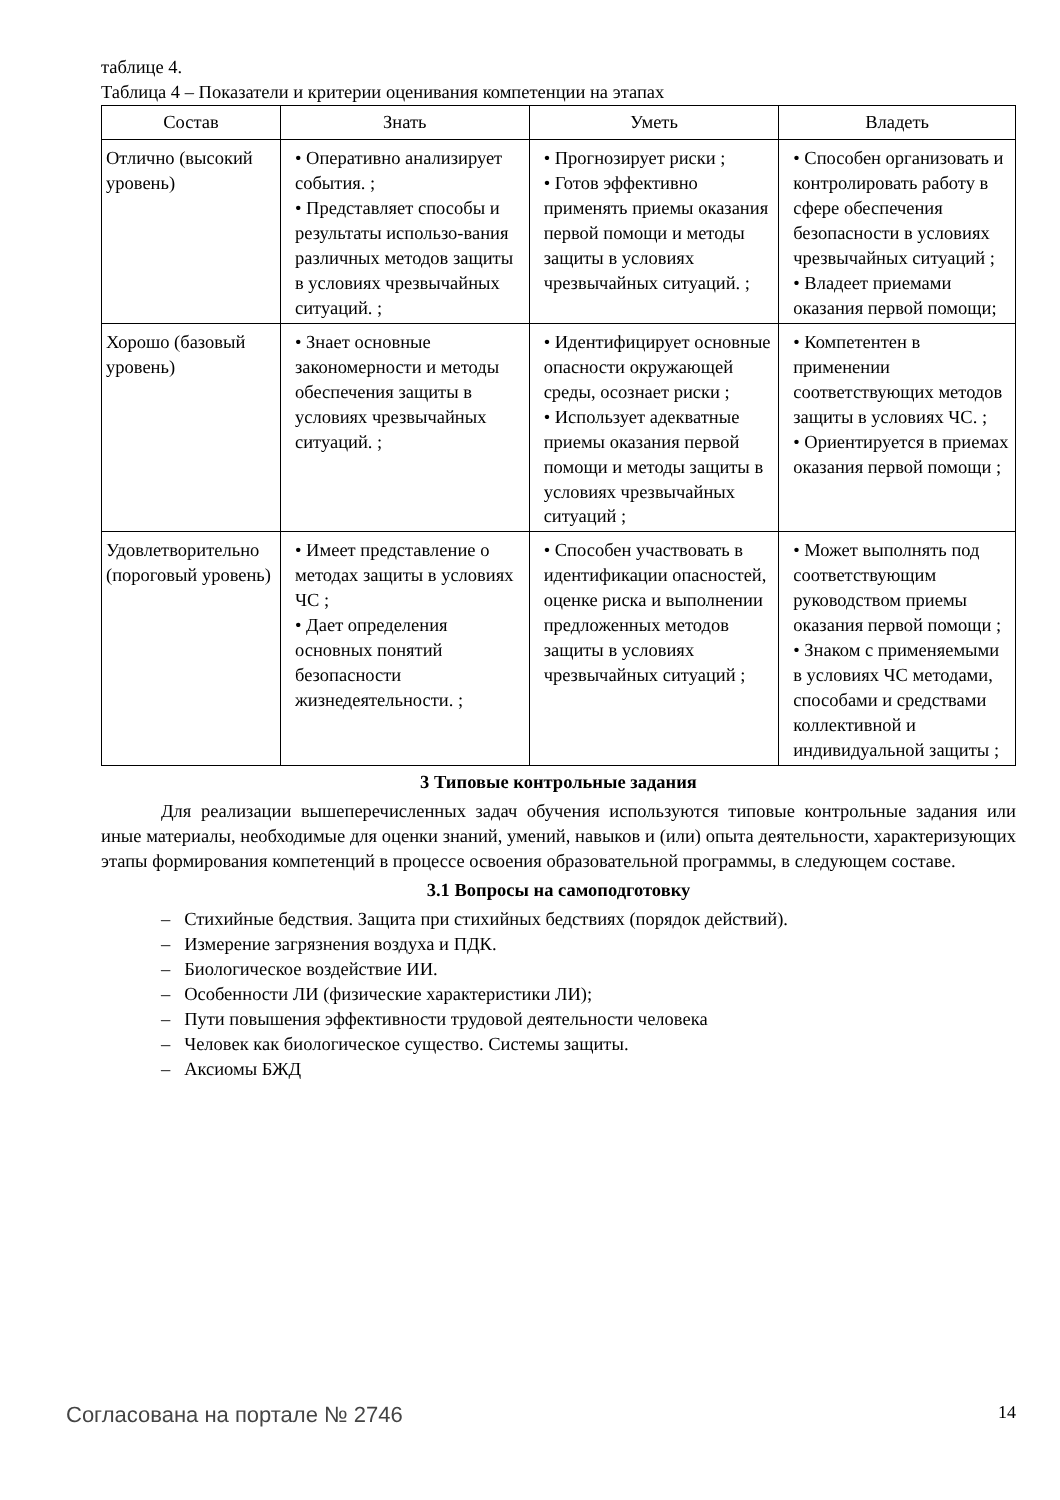таблице 4.
Таблица 4 – Показатели и критерии оценивания компетенции на этапах
| Состав | Знать | Уметь | Владеть |
| --- | --- | --- | --- |
| Отлично (высокий уровень) | • Оперативно анализирует события. ; • Представляет способы и результаты использо-вания различных методов защиты в условиях чрезвычайных ситуаций. ; | • Прогнозирует риски ; • Готов эффективно применять приемы оказания первой помощи и методы защиты в условиях чрезвычайных ситуаций. ; | • Способен организовать и контролировать работу в сфере обеспечения безопасности в условиях чрезвычайных ситуаций ; • Владеет приемами оказания первой помощи; |
| Хорошо (базовый уровень) | • Знает основные закономерности и методы обеспечения защиты в условиях чрезвычайных ситуаций. ; | • Идентифицирует основные опасности окружающей среды, осознает риски ; • Использует адекватные приемы оказания первой помощи и методы защиты в условиях чрезвычайных ситуаций ; | • Компетентен в применении соответствующих методов защиты в условиях ЧС. ; • Ориентируется в приемах оказания первой помощи ; |
| Удовлетворительно (пороговый уровень) | • Имеет представление о методах защиты в условиях ЧС ; • Дает определения основных понятий безопасности жизнедеятельности. ; | • Способен участвовать в идентификации опасностей, оценке риска и выполнении предложенных методов защиты в условиях чрезвычайных ситуаций ; | • Может выполнять под соответствующим руководством приемы оказания первой помощи ; • Знаком с применяемыми в условиях ЧС методами, способами и средствами коллективной и индивидуальной защиты ; |
3 Типовые контрольные задания
Для реализации вышеперечисленных задач обучения используются типовые контрольные задания или иные материалы, необходимые для оценки знаний, умений, навыков и (или) опыта деятельности, характеризующих этапы формирования компетенций в процессе освоения образовательной программы, в следующем составе.
3.1 Вопросы на самоподготовку
– Стихийные бедствия. Защита при стихийных бедствиях (порядок действий).
– Измерение загрязнения воздуха и ПДК.
– Биологическое воздействие ИИ.
– Особенности ЛИ (физические характеристики ЛИ);
– Пути повышения эффективности трудовой деятельности человека
– Человек как биологическое существо. Системы защиты.
– Аксиомы БЖД
Согласована на портале № 2746 14